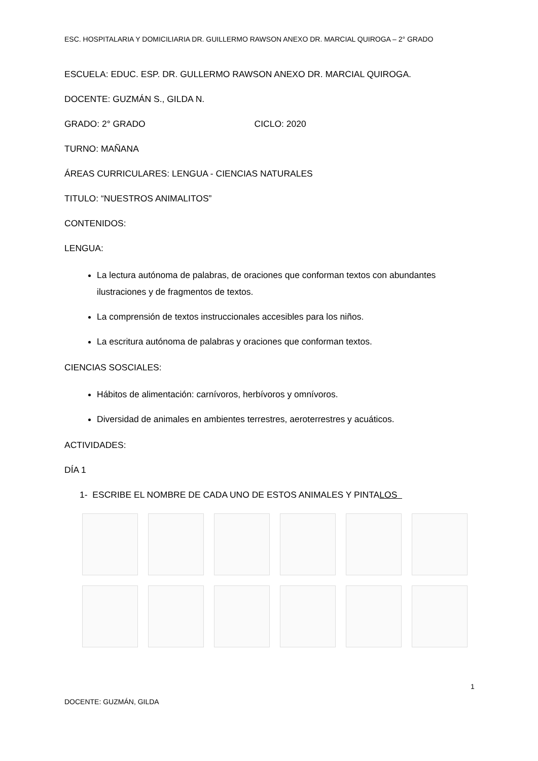ESC. HOSPITALARIA Y DOMICILIARIA DR. GUILLERMO RAWSON ANEXO DR. MARCIAL QUIROGA – 2° GRADO
ESCUELA: EDUC. ESP. DR. GULLERMO RAWSON ANEXO DR. MARCIAL QUIROGA.
DOCENTE: GUZMÁN S., GILDA N.
GRADO: 2° GRADO CICLO: 2020
TURNO: MAÑANA
ÁREAS CURRICULARES: LENGUA - CIENCIAS NATURALES
TITULO: “NUESTROS ANIMALITOS”
CONTENIDOS:
LENGUA:
La lectura autónoma de palabras, de oraciones que conforman textos con abundantes ilustraciones y de fragmentos de textos.
La comprensión de textos instruccionales accesibles para los niños.
La escritura autónoma de palabras y oraciones que conforman textos.
CIENCIAS SOSCIALES:
Hábitos de alimentación: carnívoros, herbívoros y omnívoros.
Diversidad de animales en ambientes terrestres, aeroterrestres y acuáticos.
ACTIVIDADES:
DÍA 1
1- ESCRIBE EL NOMBRE DE CADA UNO DE ESTOS ANIMALES Y PINTALOS
1
DOCENTE: GUZMÁN, GILDA